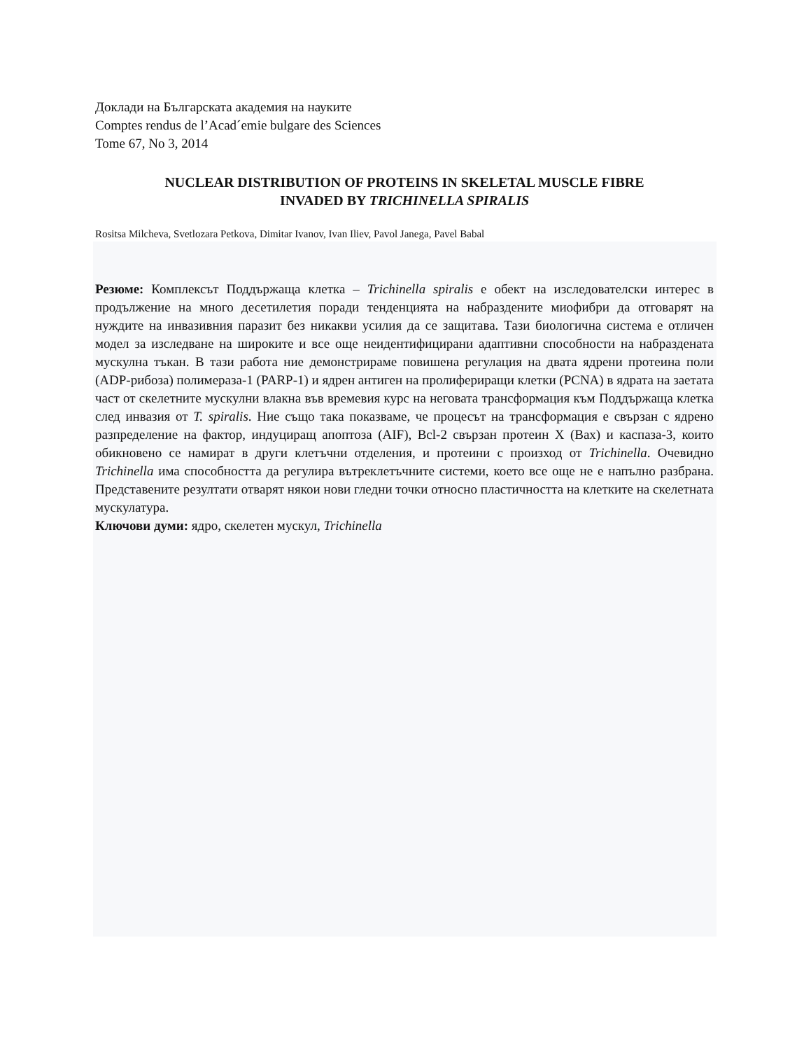Доклади на Българската академия на науките
Comptes rendus de l’Acad´emie bulgare des Sciences
Tome 67, No 3, 2014
NUCLEAR DISTRIBUTION OF PROTEINS IN SKELETAL MUSCLE FIBRE
INVADED BY TRICHINELLA SPIRALIS
Rositsa Milcheva, Svetlozara Petkova, Dimitar Ivanov, Ivan Iliev, Pavol Janega, Pavel Babal
Резюме: Комплексът Поддържаща клетка – Trichinella spiralis е обект на изследователски интерес в продължение на много десетилетия поради тенденцията на набраздените миофибри да отговарят на нуждите на инвазивния паразит без никакви усилия да се защитава. Тази биологична система е отличен модел за изследване на широките и все още неидентифицирани адаптивни способности на набраздената мускулна тъкан. В тази работа ние демонстрираме повишена регулация на двата ядрени протеина поли (ADP-рибоза) полимераза-1 (PARP-1) и ядрен антиген на пролифериращи клетки (PCNA) в ядрата на заетата част от скелетните мускулни влакна във времевия курс на неговата трансформация към Поддържаща клетка след инвазия от T. spiralis. Ние също така показваме, че процесът на трансформация е свързан с ядрено разпределение на фактор, индуциращ апоптоза (AIF), Bcl-2 свързан протеин X (Bax) и каспаза-3, които обикновено се намират в други клетъчни отделения, и протеини с произход от Trichinella. Очевидно Trichinella има способността да регулира вътреклетъчните системи, което все още не е напълно разбрана. Представените резултати отварят някои нови гледни точки относно пластичността на клетките на скелетната мускулатура.
Ключови думи: ядро, скелетен мускул, Trichinella